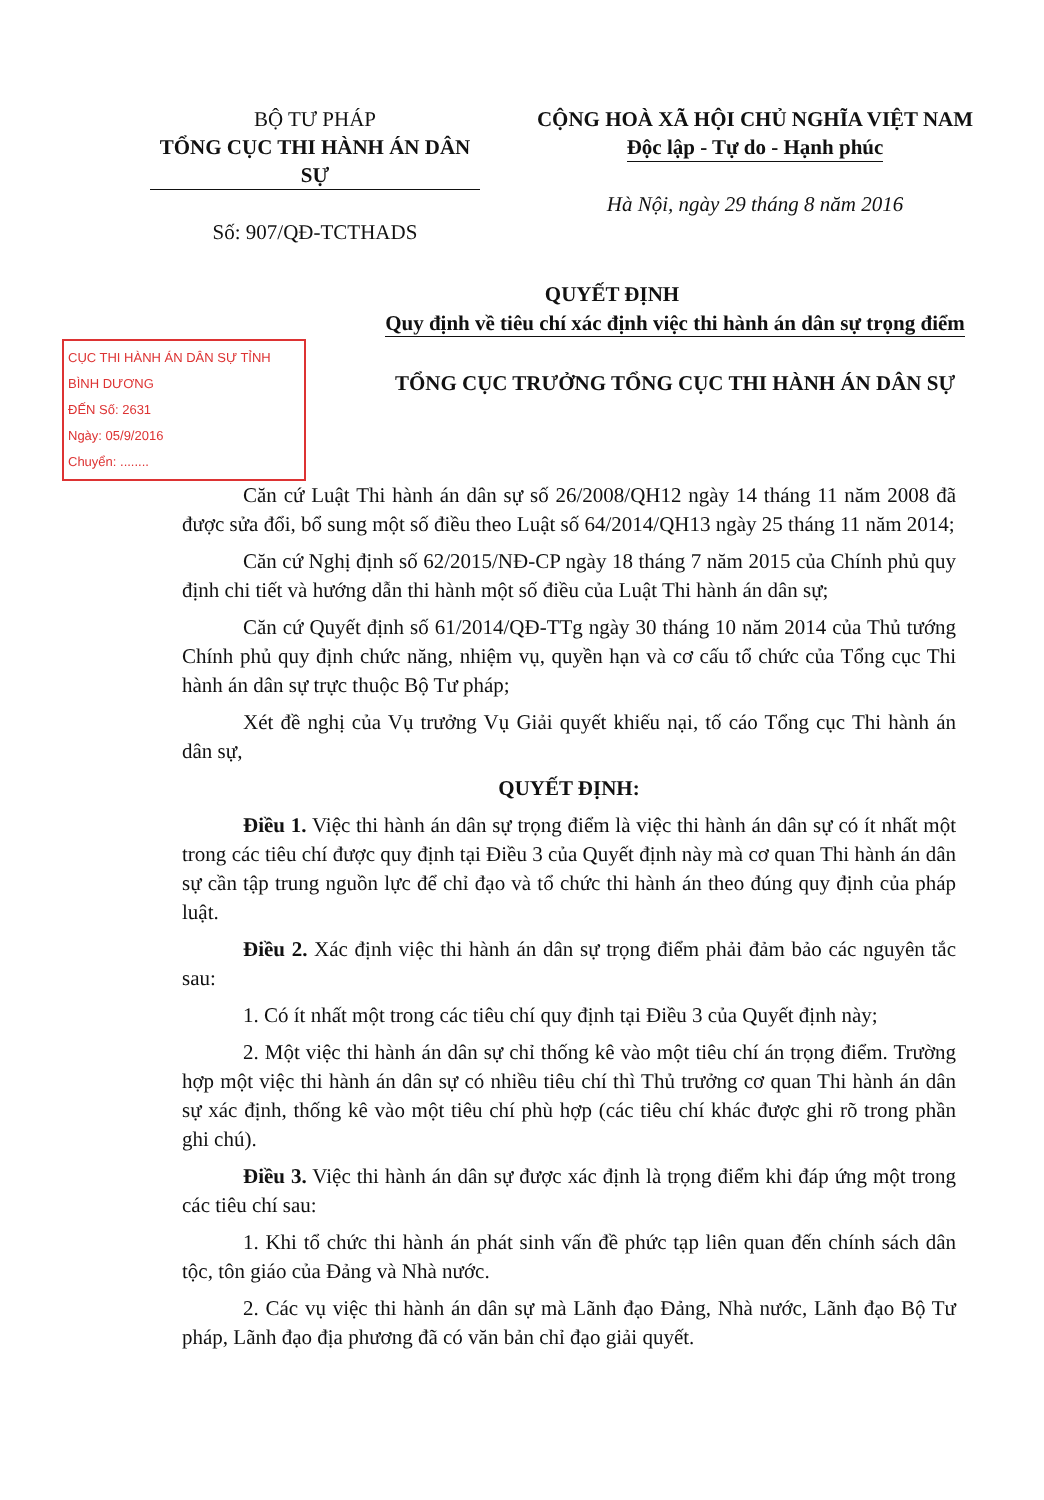BỘ TƯ PHÁP
TỔNG CỤC THI HÀNH ÁN DÂN SỰ
Số: 907/QĐ-TCTHADS
CỘNG HOÀ XÃ HỘI CHỦ NGHĨA VIỆT NAM
Độc lập - Tự do - Hạnh phúc
Hà Nội, ngày 29 tháng 8 năm 2016
QUYẾT ĐỊNH
CỤC THI HÀNH ÁN DÂN SỰ TỈNH BÌNH DƯƠNG
ĐẾN Số: 2631
Ngày: 05/9/2016
Chuyển: ........
Quy định về tiêu chí xác định việc thi hành án dân sự trọng điểm
TỔNG CỤC TRƯỞNG TỔNG CỤC THI HÀNH ÁN DÂN SỰ
Căn cứ Luật Thi hành án dân sự số 26/2008/QH12 ngày 14 tháng 11 năm 2008 đã được sửa đổi, bổ sung một số điều theo Luật số 64/2014/QH13 ngày 25 tháng 11 năm 2014;
Căn cứ Nghị định số 62/2015/NĐ-CP ngày 18 tháng 7 năm 2015 của Chính phủ quy định chi tiết và hướng dẫn thi hành một số điều của Luật Thi hành án dân sự;
Căn cứ Quyết định số 61/2014/QĐ-TTg ngày 30 tháng 10 năm 2014 của Thủ tướng Chính phủ quy định chức năng, nhiệm vụ, quyền hạn và cơ cấu tổ chức của Tổng cục Thi hành án dân sự trực thuộc Bộ Tư pháp;
Xét đề nghị của Vụ trưởng Vụ Giải quyết khiếu nại, tố cáo Tổng cục Thi hành án dân sự,
QUYẾT ĐỊNH:
Điều 1. Việc thi hành án dân sự trọng điểm là việc thi hành án dân sự có ít nhất một trong các tiêu chí được quy định tại Điều 3 của Quyết định này mà cơ quan Thi hành án dân sự cần tập trung nguồn lực để chỉ đạo và tổ chức thi hành án theo đúng quy định của pháp luật.
Điều 2. Xác định việc thi hành án dân sự trọng điểm phải đảm bảo các nguyên tắc sau:
1. Có ít nhất một trong các tiêu chí quy định tại Điều 3 của Quyết định này;
2. Một việc thi hành án dân sự chỉ thống kê vào một tiêu chí án trọng điểm. Trường hợp một việc thi hành án dân sự có nhiều tiêu chí thì Thủ trưởng cơ quan Thi hành án dân sự xác định, thống kê vào một tiêu chí phù hợp (các tiêu chí khác được ghi rõ trong phần ghi chú).
Điều 3. Việc thi hành án dân sự được xác định là trọng điểm khi đáp ứng một trong các tiêu chí sau:
1. Khi tổ chức thi hành án phát sinh vấn đề phức tạp liên quan đến chính sách dân tộc, tôn giáo của Đảng và Nhà nước.
2. Các vụ việc thi hành án dân sự mà Lãnh đạo Đảng, Nhà nước, Lãnh đạo Bộ Tư pháp, Lãnh đạo địa phương đã có văn bản chỉ đạo giải quyết.